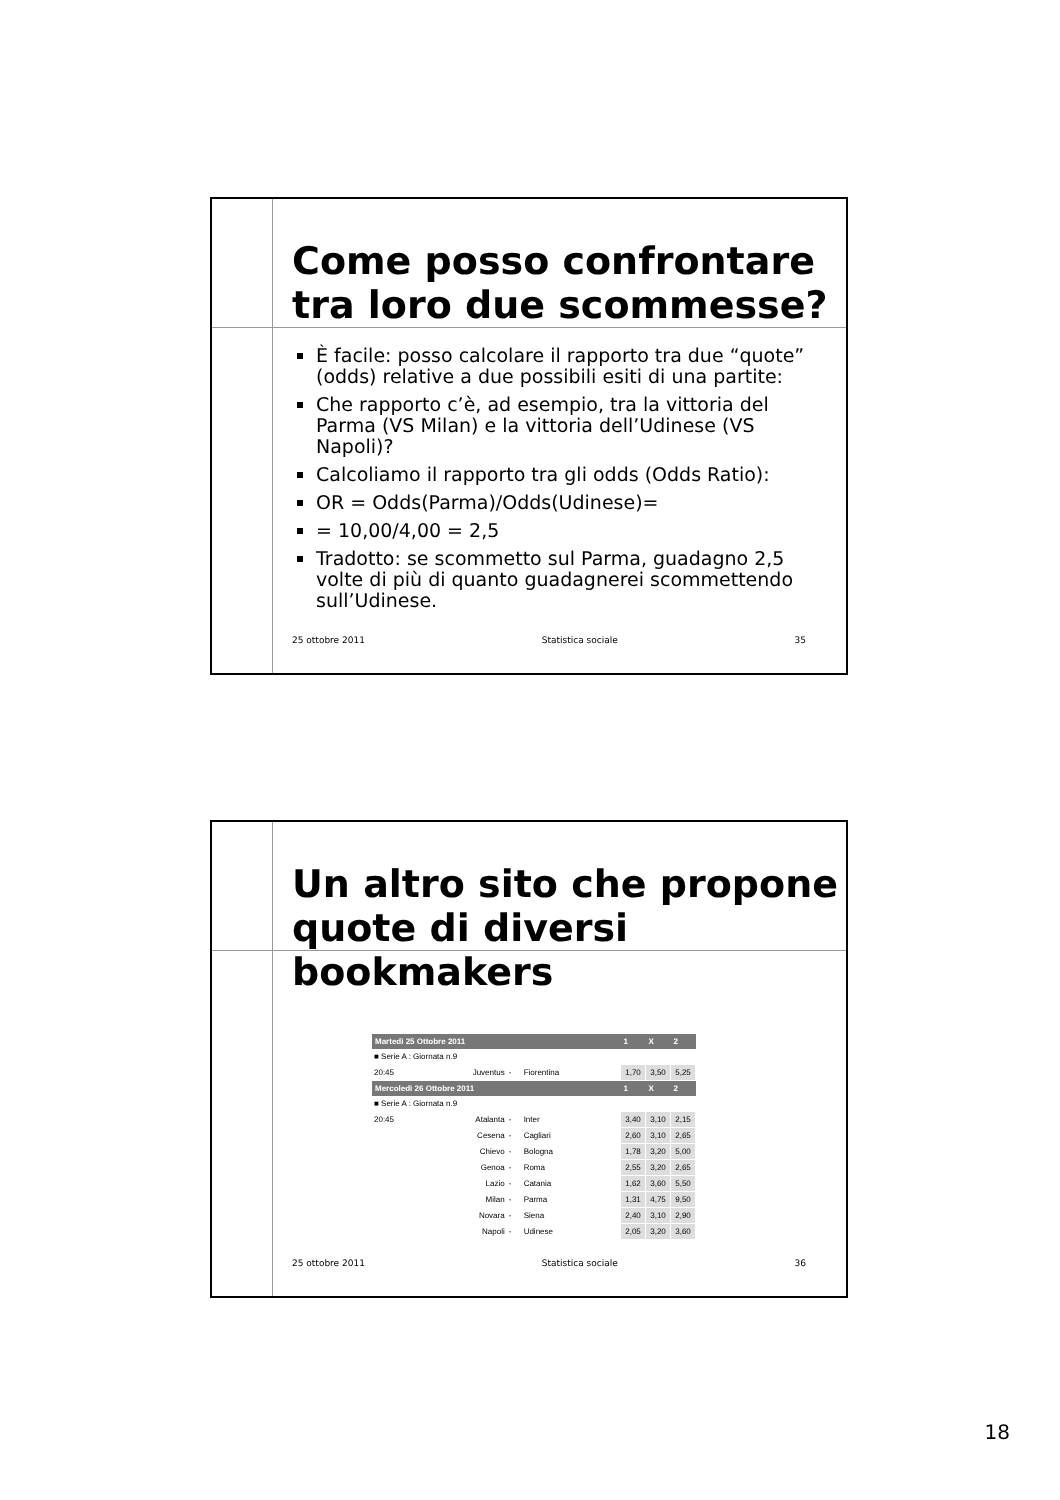Come posso confrontare tra loro due scommesse?
È facile: posso calcolare il rapporto tra due “quote” (odds) relative a due possibili esiti di una partite:
Che rapporto c’è, ad esempio, tra la vittoria del Parma (VS Milan) e la vittoria dell’Udinese (VS Napoli)?
Calcoliamo il rapporto tra gli odds (Odds Ratio):
OR = Odds(Parma)/Odds(Udinese)=
= 10,00/4,00 = 2,5
Tradotto: se scommetto sul Parma, guadagno 2,5 volte di più di quanto guadagnerei scommettendo sull’Udinese.
25 ottobre 2011 Statistica sociale 35
Un altro sito che propone quote di diversi bookmakers
| Martedì 25 Ottobre 2011 | | | | | 1 | X | 2 |
| ■ Serie A : Giornata n.9 | | | | | | | |
| 20:45 | Juventus | - | Fiorentina | | 1,70 | 3,50 | 5,25 |
| Mercoledì 26 Ottobre 2011 | | | | | 1 | X | 2 |
| ■ Serie A : Giornata n.9 | | | | | | | |
| 20:45 | Atalanta | - | Inter | | 3,40 | 3,10 | 2,15 |
| | Cesena | - | Cagliari | | 2,60 | 3,10 | 2,65 |
| | Chievo | - | Bologna | | 1,78 | 3,20 | 5,00 |
| | Genoa | - | Roma | | 2,55 | 3,20 | 2,65 |
| | Lazio | - | Catania | | 1,62 | 3,60 | 5,50 |
| | Milan | - | Parma | | 1,31 | 4,75 | 9,50 |
| | Novara | - | Siena | | 2,40 | 3,10 | 2,90 |
| | Napoli | - | Udinese | | 2,05 | 3,20 | 3,60 |
25 ottobre 2011 Statistica sociale 36
18